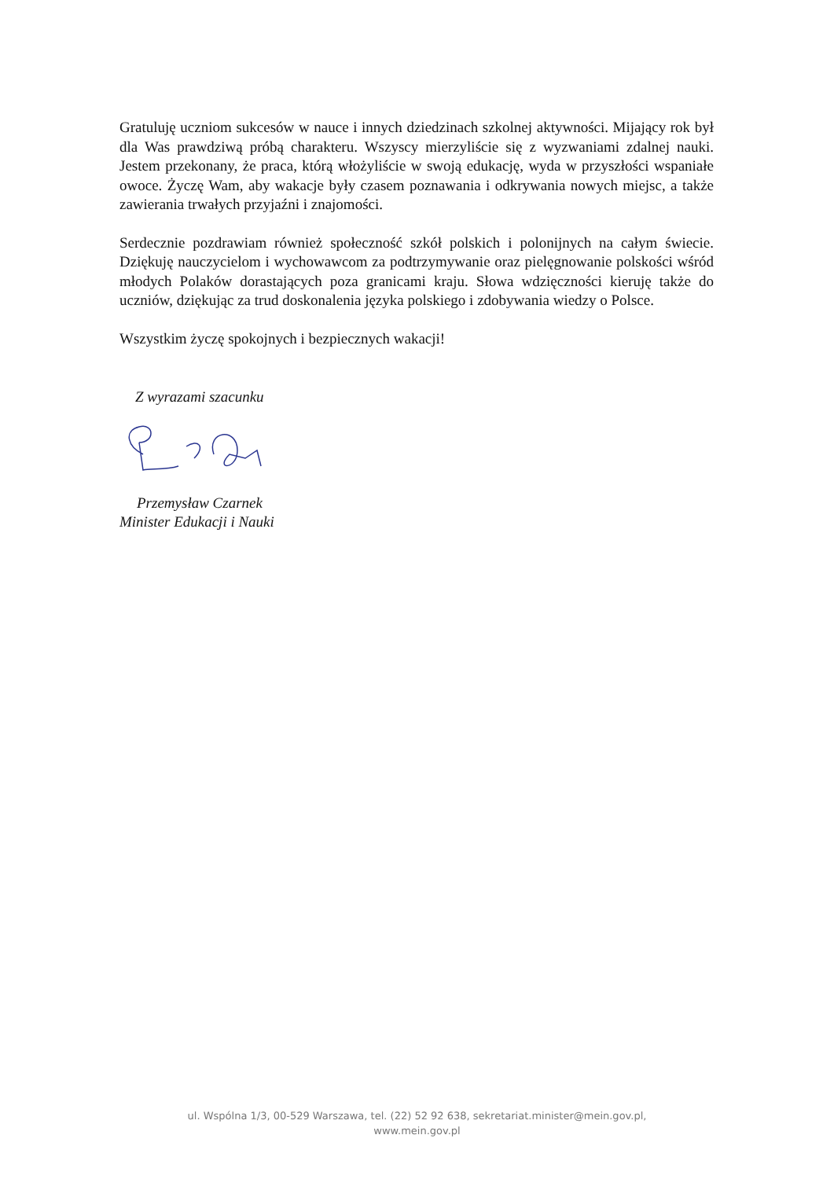Gratuluję uczniom sukcesów w nauce i innych dziedzinach szkolnej aktywności. Mijający rok był dla Was prawdziwą próbą charakteru. Wszyscy mierzyliście się z wyzwaniami zdalnej nauki. Jestem przekonany, że praca, którą włożyliście w swoją edukację, wyda w przyszłości wspaniałe owoce. Życzę Wam, aby wakacje były czasem poznawania i odkrywania nowych miejsc, a także zawierania trwałych przyjaźni i znajomości.
Serdecznie pozdrawiam również społeczność szkół polskich i polonijnych na całym świecie. Dziękuję nauczycielom i wychowawcom za podtrzymywanie oraz pielęgnowanie polskości wśród młodych Polaków dorastających poza granicami kraju. Słowa wdzięczności kieruję także do uczniów, dziękując za trud doskonalenia języka polskiego i zdobywania wiedzy o Polsce.
Wszystkim życzę spokojnych i bezpiecznych wakacji!
Z wyrazami szacunku
Przemysław Czarnek
Minister Edukacji i Nauki
ul. Wspólna 1/3, 00-529 Warszawa, tel. (22) 52 92 638, sekretariat.minister@mein.gov.pl,
www.mein.gov.pl